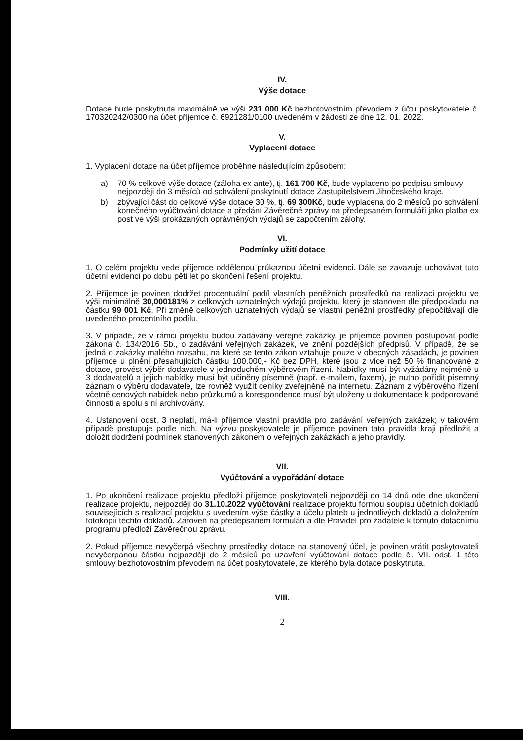IV.
Výše dotace
Dotace bude poskytnuta maximálně ve výši 231 000 Kč bezhotovostním převodem z účtu poskytovatele č. 170320242/0300 na účet příjemce č. 6921281/0100 uvedeném v žádosti ze dne 12. 01. 2022.
V.
Vyplacení dotace
1. Vyplacení dotace na účet příjemce proběhne následujícím způsobem:
a) 70 % celkové výše dotace (záloha ex ante), tj. 161 700 Kč, bude vyplaceno po podpisu smlouvy nejpozději do 3 měsíců od schválení poskytnutí dotace Zastupitelstvem Jihočeského kraje,
b) zbývající část do celkové výše dotace 30 %, tj. 69 300Kč, bude vyplacena do 2 měsíců po schválení konečného vyúčtování dotace a předání Závěrečné zprávy na předepsaném formuláři jako platba ex post ve výši prokázaných oprávněných výdajů se započtením zálohy.
VI.
Podmínky užití dotace
1. O celém projektu vede příjemce oddělenou průkaznou účetní evidenci. Dále se zavazuje uchovávat tuto účetní evidenci po dobu pěti let po skončení řešení projektu.
2. Příjemce je povinen dodržet procentuální podíl vlastních peněžních prostředků na realizaci projektu ve výši minimálně 30,000181% z celkových uznatelných výdajů projektu, který je stanoven dle předpokladu na částku 99 001 Kč. Při změně celkových uznatelných výdajů se vlastní peněžní prostředky přepočítávají dle uvedeného procentního podílu.
3. V případě, že v rámci projektu budou zadávány veřejné zakázky, je příjemce povinen postupovat podle zákona č. 134/2016 Sb., o zadávání veřejných zakázek, ve znění pozdějších předpisů. V případě, že se jedná o zakázky malého rozsahu, na které se tento zákon vztahuje pouze v obecných zásadách, je povinen příjemce u plnění přesahujících částku 100.000,- Kč bez DPH, které jsou z více než 50 % financované z dotace, provést výběr dodavatele v jednoduchém výběrovém řízení. Nabídky musí být vyžádány nejméně u 3 dodavatelů a jejich nabídky musí být učiněny písemně (např. e-mailem, faxem), je nutno pořídit písemný záznam o výběru dodavatele, lze rovněž využít ceníky zveřejněné na internetu. Záznam z výběrového řízení včetně cenových nabídek nebo průzkumů a korespondence musí být uloženy u dokumentace k podporované činnosti a spolu s ní archivovány.
4. Ustanovení odst. 3 neplatí, má-li příjemce vlastní pravidla pro zadávání veřejných zakázek; v takovém případě postupuje podle nich. Na výzvu poskytovatele je příjemce povinen tato pravidla kraji předložit a doložit dodržení podmínek stanovených zákonem o veřejných zakázkách a jeho pravidly.
VII.
Vyúčtování a vypořádání dotace
1. Po ukončení realizace projektu předloží příjemce poskytovateli nejpozději do 14 dnů ode dne ukončení realizace projektu, nejpozději do 31.10.2022 vyúčtování realizace projektu formou soupisu účetních dokladů souvisejících s realizací projektu s uvedením výše částky a účelu plateb u jednotlivých dokladů a doložením fotokopií těchto dokladů. Zároveň na předepsaném formuláři a dle Pravidel pro žadatele k tomuto dotačnímu programu předloží Závěrečnou zprávu.
2. Pokud příjemce nevyčerpá všechny prostředky dotace na stanovený účel, je povinen vrátit poskytovateli nevyčerpanou částku nejpozději do 2 měsíců po uzavření vyúčtování dotace podle čl. VII. odst. 1 této smlouvy bezhotovostním převodem na účet poskytovatele, ze kterého byla dotace poskytnuta.
VIII.
2